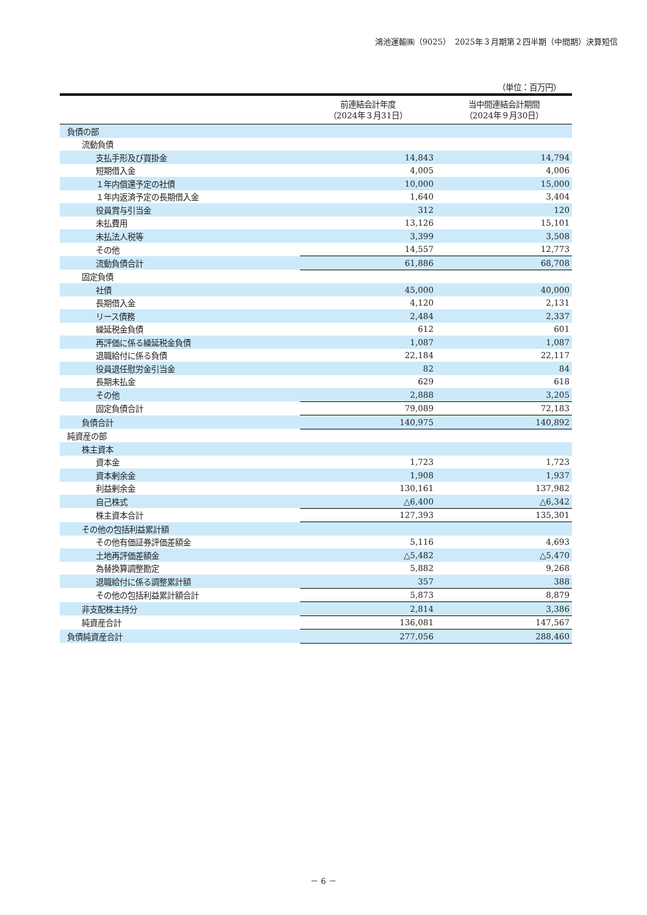鴻池運輸㈱（9025）　2025年３月期第２四半期（中間期）決算短信
（単位：百万円）
| | 前連結会計年度 （2024年３月31日） | 当中間連結会計期間 （2024年９月30日） |
| --- | --- | --- |
| 負債の部 | | |
| 流動負債 | | |
| 支払手形及び買掛金 | 14,843 | 14,794 |
| 短期借入金 | 4,005 | 4,006 |
| １年内償還予定の社債 | 10,000 | 15,000 |
| １年内返済予定の長期借入金 | 1,640 | 3,404 |
| 役員賞与引当金 | 312 | 120 |
| 未払費用 | 13,126 | 15,101 |
| 未払法人税等 | 3,399 | 3,508 |
| その他 | 14,557 | 12,773 |
| 流動負債合計 | 61,886 | 68,708 |
| 固定負債 | | |
| 社債 | 45,000 | 40,000 |
| 長期借入金 | 4,120 | 2,131 |
| リース債務 | 2,484 | 2,337 |
| 繰延税金負債 | 612 | 601 |
| 再評価に係る繰延税金負債 | 1,087 | 1,087 |
| 退職給付に係る負債 | 22,184 | 22,117 |
| 役員退任慰労金引当金 | 82 | 84 |
| 長期未払金 | 629 | 618 |
| その他 | 2,888 | 3,205 |
| 固定負債合計 | 79,089 | 72,183 |
| 負債合計 | 140,975 | 140,892 |
| 純資産の部 | | |
| 株主資本 | | |
| 資本金 | 1,723 | 1,723 |
| 資本剰余金 | 1,908 | 1,937 |
| 利益剰余金 | 130,161 | 137,982 |
| 自己株式 | △6,400 | △6,342 |
| 株主資本合計 | 127,393 | 135,301 |
| その他の包括利益累計額 | | |
| その他有価証券評価差額金 | 5,116 | 4,693 |
| 土地再評価差額金 | △5,482 | △5,470 |
| 為替換算調整勘定 | 5,882 | 9,268 |
| 退職給付に係る調整累計額 | 357 | 388 |
| その他の包括利益累計額合計 | 5,873 | 8,879 |
| 非支配株主持分 | 2,814 | 3,386 |
| 純資産合計 | 136,081 | 147,567 |
| 負債純資産合計 | 277,056 | 288,460 |
－ 6 －